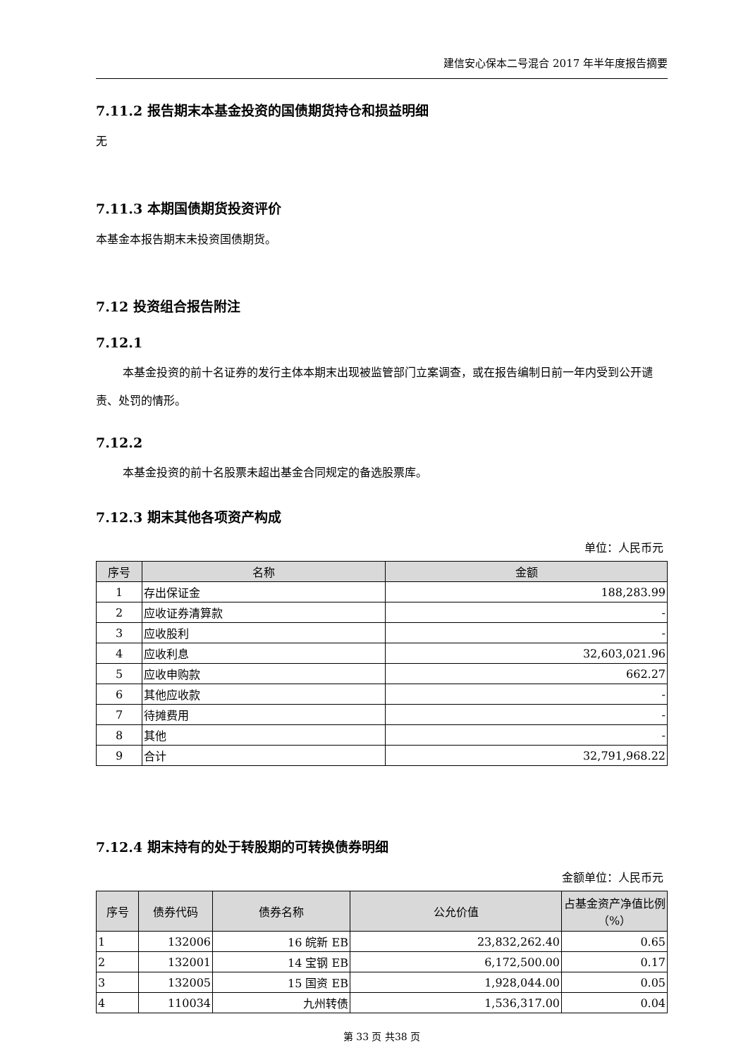建信安心保本二号混合 2017 年半年度报告摘要
7.11.2 报告期末本基金投资的国债期货持仓和损益明细
无
7.11.3 本期国债期货投资评价
本基金本报告期末未投资国债期货。
7.12 投资组合报告附注
7.12.1
本基金投资的前十名证券的发行主体本期末出现被监管部门立案调查，或在报告编制日前一年内受到公开谴责、处罚的情形。
7.12.2
本基金投资的前十名股票未超出基金合同规定的备选股票库。
7.12.3 期末其他各项资产构成
单位：人民币元
| 序号 | 名称 | 金额 |
| --- | --- | --- |
| 1 | 存出保证金 | 188,283.99 |
| 2 | 应收证券清算款 | - |
| 3 | 应收股利 | - |
| 4 | 应收利息 | 32,603,021.96 |
| 5 | 应收申购款 | 662.27 |
| 6 | 其他应收款 | - |
| 7 | 待摊费用 | - |
| 8 | 其他 | - |
| 9 | 合计 | 32,791,968.22 |
7.12.4 期末持有的处于转股期的可转换债券明细
金额单位：人民币元
| 序号 | 债券代码 | 债券名称 | 公允价值 | 占基金资产净值比例（%） |
| --- | --- | --- | --- | --- |
| 1 | 132006 | 16 皖新 EB | 23,832,262.40 | 0.65 |
| 2 | 132001 | 14 宝钢 EB | 6,172,500.00 | 0.17 |
| 3 | 132005 | 15 国资 EB | 1,928,044.00 | 0.05 |
| 4 | 110034 | 九州转债 | 1,536,317.00 | 0.04 |
第 33 页 共38 页